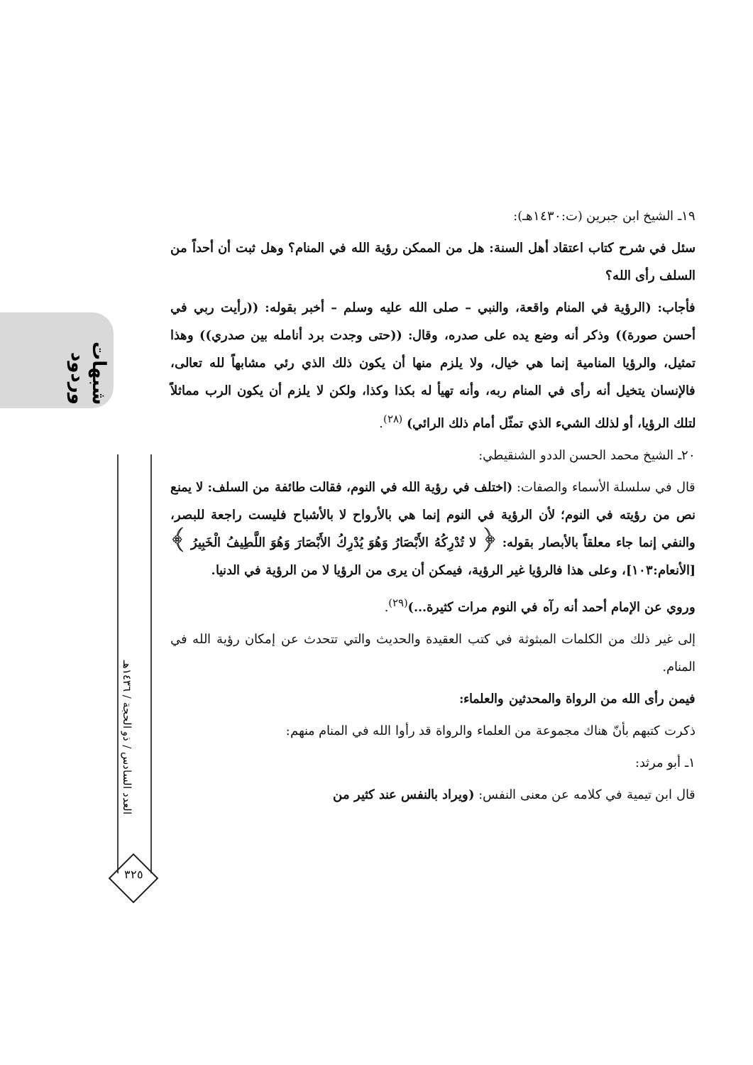شبهات وردود
العدد السادس / ذو الحجة / ١٤٣٦هـ
٣٢٥
١٩ـ الشيخ ابن جبرين (ت:١٤٣٠هـ):
سئل في شرح كتاب اعتقاد أهل السنة: هل من الممكن رؤية الله في المنام؟ وهل ثبت أن أحداً من السلف رأى الله؟
فأجاب: (الرؤية في المنام واقعة، والنبي – صلى الله عليه وسلم – أخبر بقوله: ((رأيت ربي في أحسن صورة)) وذكر أنه وضع يده على صدره، وقال: ((حتى وجدت برد أنامله بين صدري)) وهذا تمثيل، والرؤيا المنامية إنما هي خيال، ولا يلزم منها أن يكون ذلك الذي رئي مشابهاً لله تعالى، فالإنسان يتخيل أنه رأى في المنام ربه، وأنه تهيأ له بكذا وكذا، ولكن لا يلزم أن يكون الرب مماثلاً لتلك الرؤيا، أو لذلك الشيء الذي تمثّل أمام ذلك الرائي) <sup>(٢٨)</sup>.
٢٠ـ الشيخ محمد الحسن الددو الشنقيطي:
قال في سلسلة الأسماء والصفات: (اختلف في رؤية الله في النوم، فقالت طائفة من السلف: لا يمنع نص من رؤيته في النوم؛ لأن الرؤية في النوم إنما هي بالأرواح لا بالأشباح فليست راجعة للبصر، والنفي إنما جاء معلقاً بالأبصار بقوله: ﴿ لا تُدْرِكُهُ الأَبْصَارُ وَهُوَ يُدْرِكُ الأَبْصَارَ وَهُوَ اللَّطِيفُ الْخَبِيرُ ﴾ [الأنعام:١٠٣]، وعلى هذا فالرؤيا غير الرؤية، فيمكن أن يرى من الرؤيا لا من الرؤية في الدنيا.
وروي عن الإمام أحمد أنه رآه في النوم مرات كثيرة...)<sup>(٢٩)</sup>.
إلى غير ذلك من الكلمات المبثوثة في كتب العقيدة والحديث والتي تتحدث عن إمكان رؤية الله في المنام.
فيمن رأى الله من الرواة والمحدثين والعلماء:
ذكرت كتبهم بأنّ هناك مجموعة من العلماء والرواة قد رأوا الله في المنام منهم:
١ـ أبو مرثد:
قال ابن تيمية في كلامه عن معنى النفس: (ويراد بالنفس عند كثير من